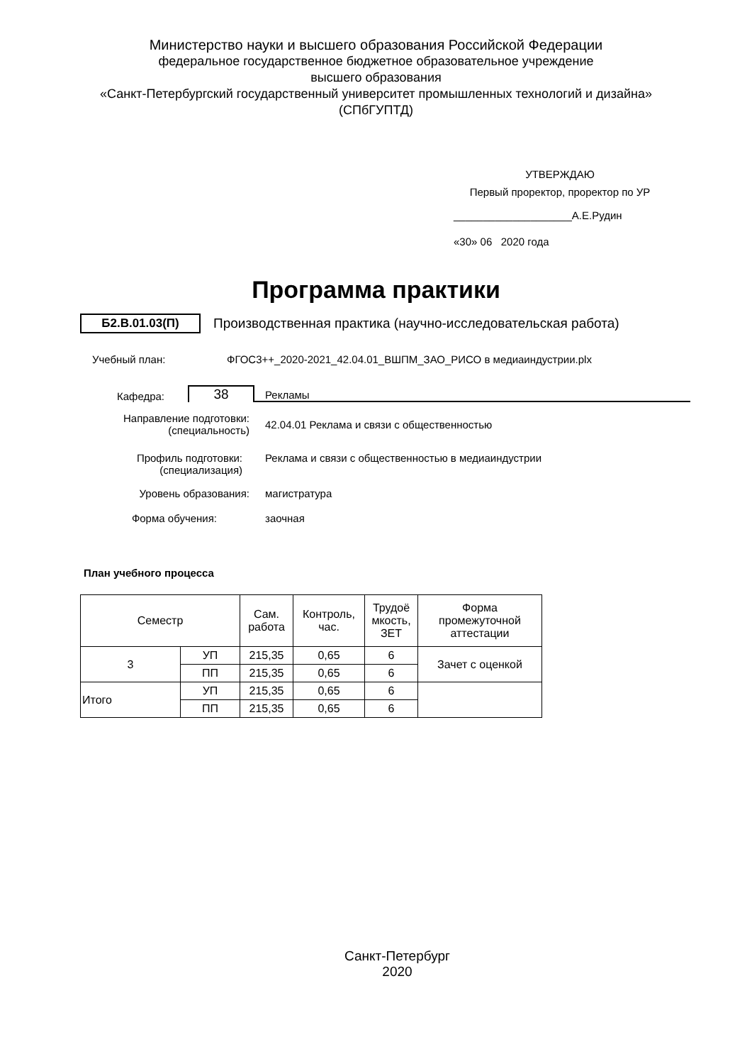Министерство науки и высшего образования Российской Федерации
федеральное государственное бюджетное образовательное учреждение
высшего образования
«Санкт-Петербургский государственный университет промышленных технологий и дизайна»
(СПбГУПТД)
УТВЕРЖДАЮ
Первый проректор, проректор по УР
____________________А.Е.Рудин
«30» 06 2020 года
Программа практики
Б2.В.01.03(П)
Производственная практика (научно-исследовательская работа)
Учебный план: ФГОС3++_2020-2021_42.04.01_ВШПМ_ЗАО_РИСО в медиаиндустрии.plx
Кафедра:
38
Рекламы
Направление подготовки:
(специальность)
42.04.01 Реклама и связи с общественностью
Профиль подготовки:
(специализация)
Реклама и связи с общественностью в медиаиндустрии
Уровень образования: магистратура
Форма обучения: заочная
План учебного процесса
| Семестр | | Сам. работа | Контроль, час. | Трудоё мкость, ЗЕТ | Форма промежуточной аттестации |
| --- | --- | --- | --- | --- | --- |
| 3 | УП | 215,35 | 0,65 | 6 | Зачет с оценкой |
| | ПП | 215,35 | 0,65 | 6 | |
| Итого | УП | 215,35 | 0,65 | 6 | |
| | ПП | 215,35 | 0,65 | 6 | |
Санкт-Петербург
2020